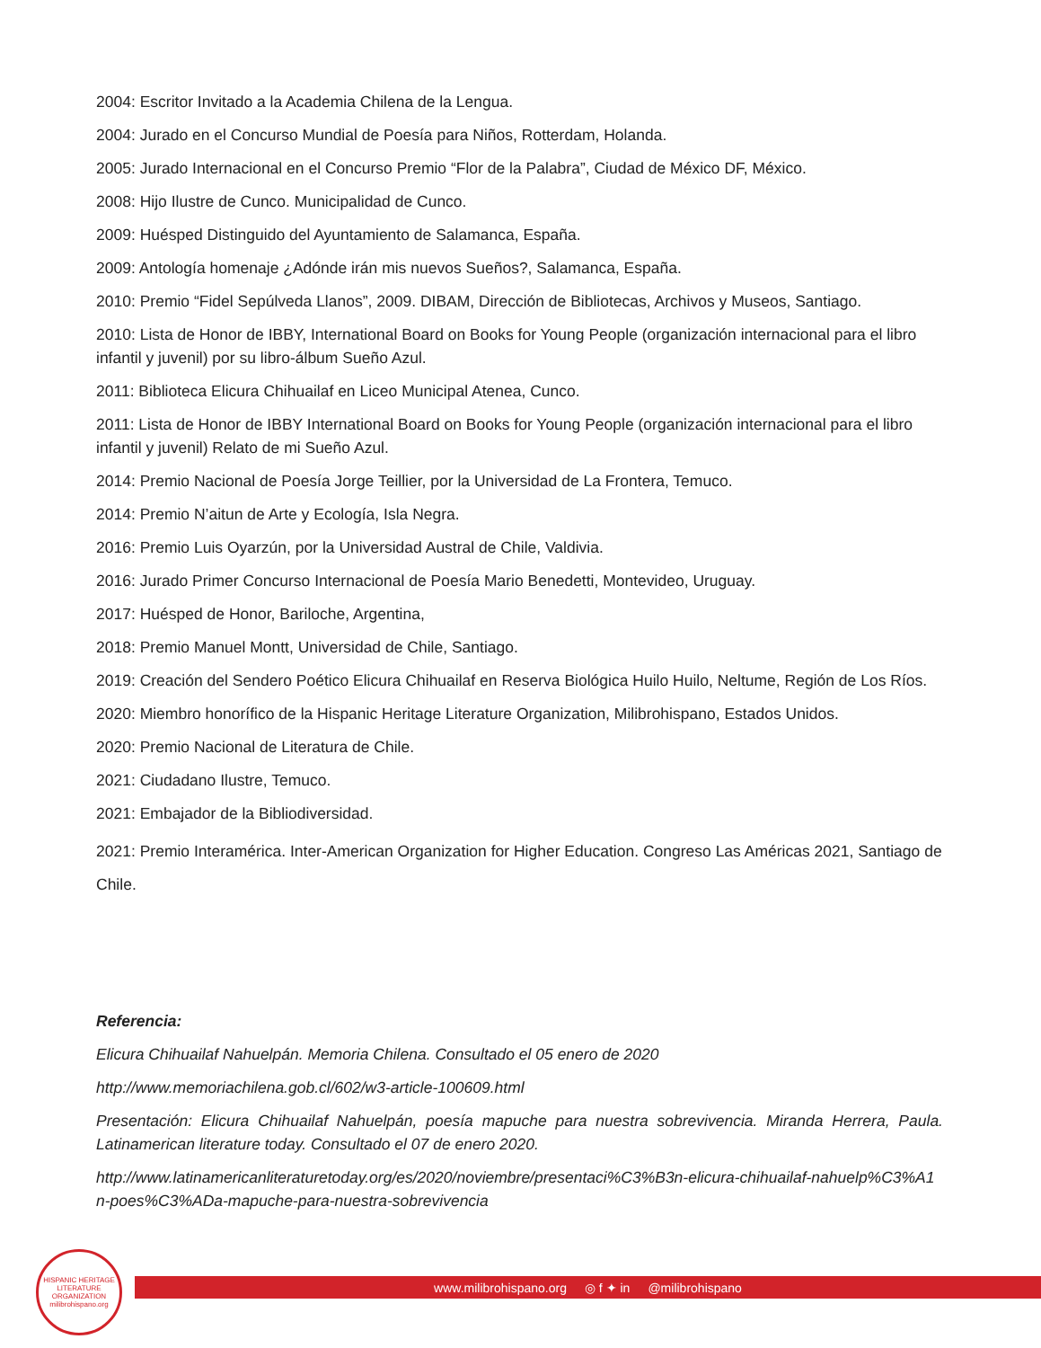2004: Escritor Invitado a la Academia Chilena de la Lengua.
2004: Jurado en el Concurso Mundial de Poesía para Niños, Rotterdam, Holanda.
2005: Jurado Internacional en el Concurso Premio “Flor de la Palabra”, Ciudad de México DF, México.
2008: Hijo Ilustre de Cunco. Municipalidad de Cunco.
2009: Huésped Distinguido del Ayuntamiento de Salamanca, España.
2009: Antología homenaje ¿Adónde irán mis nuevos Sueños?, Salamanca, España.
2010: Premio “Fidel Sepúlveda Llanos”, 2009. DIBAM, Dirección de Bibliotecas, Archivos y Museos, Santiago.
2010: Lista de Honor de IBBY, International Board on Books for Young People (organización internacional para el libro infantil y juvenil) por su libro-álbum Sueño Azul.
2011: Biblioteca Elicura Chihuailaf en Liceo Municipal Atenea, Cunco.
2011: Lista de Honor de IBBY International Board on Books for Young People (organización internacional para el libro infantil y juvenil) Relato de mi Sueño Azul.
2014: Premio Nacional de Poesía Jorge Teillier, por la Universidad de La Frontera, Temuco.
2014: Premio N’aitun de Arte y Ecología, Isla Negra.
2016: Premio Luis Oyarzún, por la Universidad Austral de Chile, Valdivia.
2016: Jurado Primer Concurso Internacional de Poesía Mario Benedetti, Montevideo, Uruguay.
2017: Huésped de Honor, Bariloche, Argentina,
2018: Premio Manuel Montt, Universidad de Chile, Santiago.
2019: Creación del Sendero Poético Elicura Chihuailaf en Reserva Biológica Huilo Huilo, Neltume, Región de Los Ríos.
2020: Miembro honorífico de la Hispanic Heritage Literature Organization, Milibrohispano, Estados Unidos.
2020: Premio Nacional de Literatura de Chile.
2021: Ciudadano Ilustre, Temuco.
2021: Embajador de la Bibliodiversidad.
2021: Premio Interamérica. Inter-American Organization for Higher Education. Congreso Las Américas 2021, Santiago de Chile.
Referencia:
Elicura Chihuailaf Nahuelpán. Memoria Chilena. Consultado el 05 enero de 2020
http://www.memoriachilena.gob.cl/602/w3-article-100609.html
Presentación: Elicura Chihuailaf Nahuelpán, poesía mapuche para nuestra sobrevivencia. Miranda Herrera, Paula. Latinamerican literature today. Consultado el 07 de enero 2020.
http://www.latinamericanliteraturetoday.org/es/2020/noviembre/presentaci%C3%B3n-elicura-chihuailaf-nahuelp%C3%A1n-poes%C3%ADa-mapuche-para-nuestra-sobrevivencia
HISPANIC HERITAGE LITERATURE ORGANIZATION milibrohispano.org
www.milibrohispano.org ◎ f ✦ in @milibrohispano